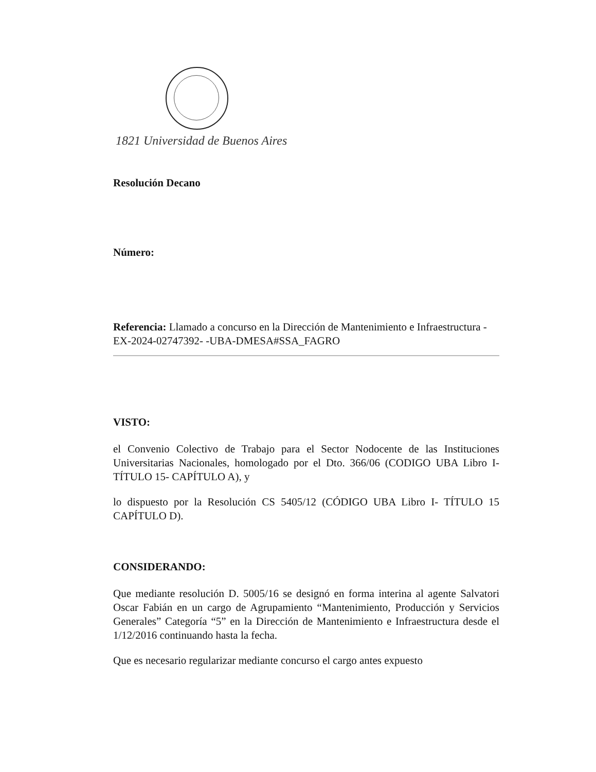1821 Universidad de Buenos Aires
Resolución Decano
Número:
Referencia: Llamado a concurso en la Dirección de Mantenimiento e Infraestructura - EX-2024-02747392- -UBA-DMESA#SSA_FAGRO
VISTO:
el Convenio Colectivo de Trabajo para el Sector Nodocente de las Instituciones Universitarias Nacionales, homologado por el Dto. 366/06 (CODIGO UBA Libro I- TÍTULO 15- CAPÍTULO A), y
lo dispuesto por la Resolución CS 5405/12 (CÓDIGO UBA Libro I- TÍTULO 15 CAPÍTULO D).
CONSIDERANDO:
Que mediante resolución D. 5005/16 se designó en forma interina al agente Salvatori Oscar Fabián en un cargo de Agrupamiento “Mantenimiento, Producción y Servicios Generales” Categoría “5” en la Dirección de Mantenimiento e Infraestructura desde el 1/12/2016 continuando hasta la fecha.
Que es necesario regularizar mediante concurso el cargo antes expuesto